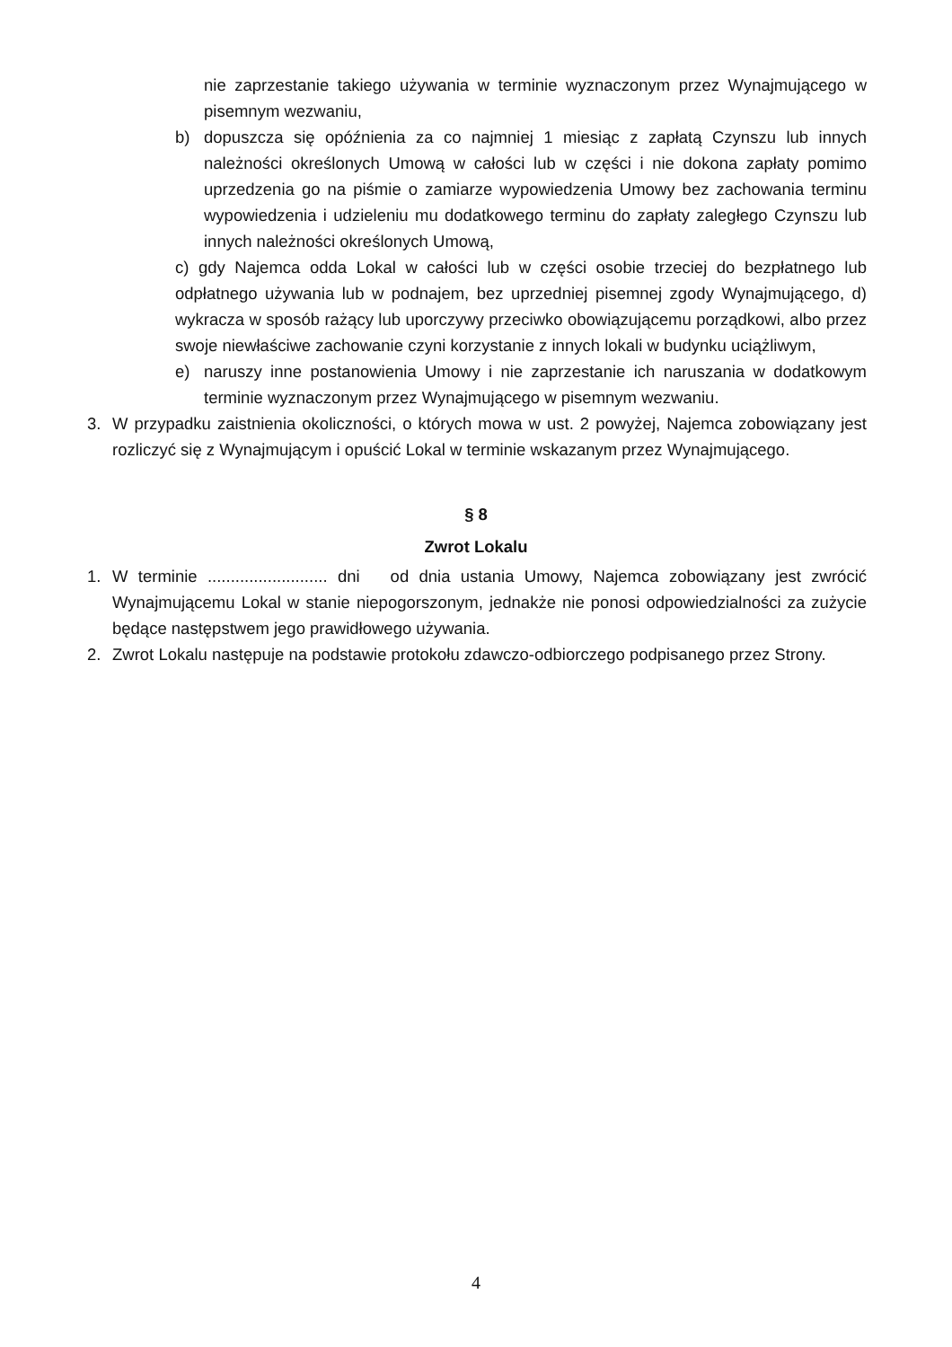nie zaprzestanie takiego używania w terminie wyznaczonym przez Wynajmującego w pisemnym wezwaniu,
b) dopuszcza się opóźnienia za co najmniej 1 miesiąc z zapłatą Czynszu lub innych należności określonych Umową w całości lub w części i nie dokona zapłaty pomimo uprzedzenia go na piśmie o zamiarze wypowiedzenia Umowy bez zachowania terminu wypowiedzenia i udzieleniu mu dodatkowego terminu do zapłaty zaległego Czynszu lub innych należności określonych Umową,
c) gdy Najemca odda Lokal w całości lub w części osobie trzeciej do bezpłatnego lub odpłatnego używania lub w podnajem, bez uprzedniej pisemnej zgody Wynajmującego, d) wykracza w sposób rażący lub uporczywy przeciwko obowiązującemu porządkowi, albo przez swoje niewłaściwe zachowanie czyni korzystanie z innych lokali w budynku uciążliwym,
e) naruszy inne postanowienia Umowy i nie zaprzestanie ich naruszania w dodatkowym terminie wyznaczonym przez Wynajmującego w pisemnym wezwaniu.
3. W przypadku zaistnienia okoliczności, o których mowa w ust. 2 powyżej, Najemca zobowiązany jest rozliczyć się z Wynajmującym i opuścić Lokal w terminie wskazanym przez Wynajmującego.
§ 8
Zwrot Lokalu
1. W terminie .......................... dni od dnia ustania Umowy, Najemca zobowiązany jest zwrócić Wynajmującemu Lokal w stanie niepogorszonym, jednakże nie ponosi odpowiedzialności za zużycie będące następstwem jego prawidłowego używania.
2. Zwrot Lokalu następuje na podstawie protokołu zdawczo-odbiorczego podpisanego przez Strony.
4